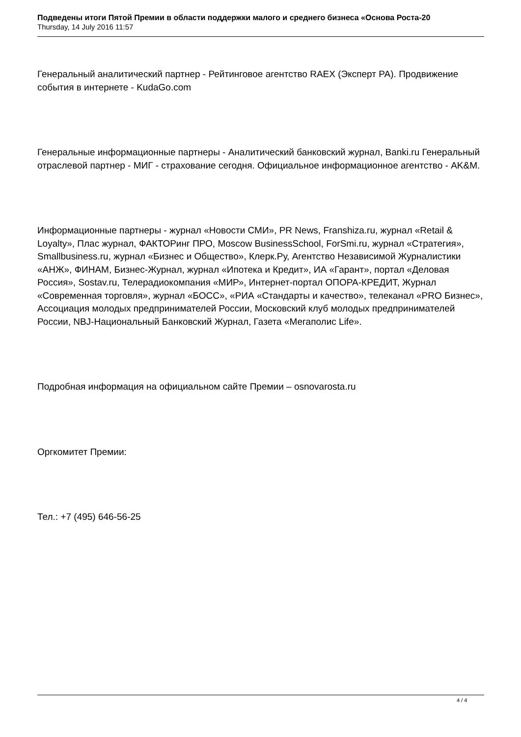Подведены итоги Пятой Премии в области поддержки малого и среднего бизнеса «Основа Роста-20
Thursday, 14 July 2016 11:57
Генеральный аналитический партнер - Рейтинговое агентство RAEX (Эксперт РА). Продвижение события в интернете - KudaGo.com
Генеральные информационные партнеры - Аналитический банковский журнал, Banki.ru Генеральный отраслевой партнер - МИГ - страхование сегодня. Официальное информационное агентство - AK&M.
Информационные партнеры - журнал «Новости СМИ», PR News, Franshiza.ru, журнал «Retail & Loyalty», Плас журнал, ФАКТОРинг ПРО, Moscow BusinessSchool, ForSmi.ru, журнал «Стратегия», Smallbusiness.ru, журнал «Бизнес и Общество», Клерк.Ру, Агентство Независимой Журналистики «АНЖ», ФИНАМ, Бизнес-Журнал, журнал «Ипотека и Кредит», ИА «Гарант», портал «Деловая Россия», Sostav.ru, Телерадиокомпания «МИР», Интернет-портал ОПОРА-КРЕДИТ, Журнал «Современная торговля», журнал «БОСС», «РИА «Стандарты и качество», телеканал «PRO Бизнес», Ассоциация молодых предпринимателей России, Московский клуб молодых предпринимателей России, NBJ-Национальный Банковский Журнал, Газета «Мегаполис Life».
Подробная информация на официальном сайте Премии – osnovarosta.ru
Оргкомитет Премии:
Тел.: +7 (495) 646-56-25
4 / 4